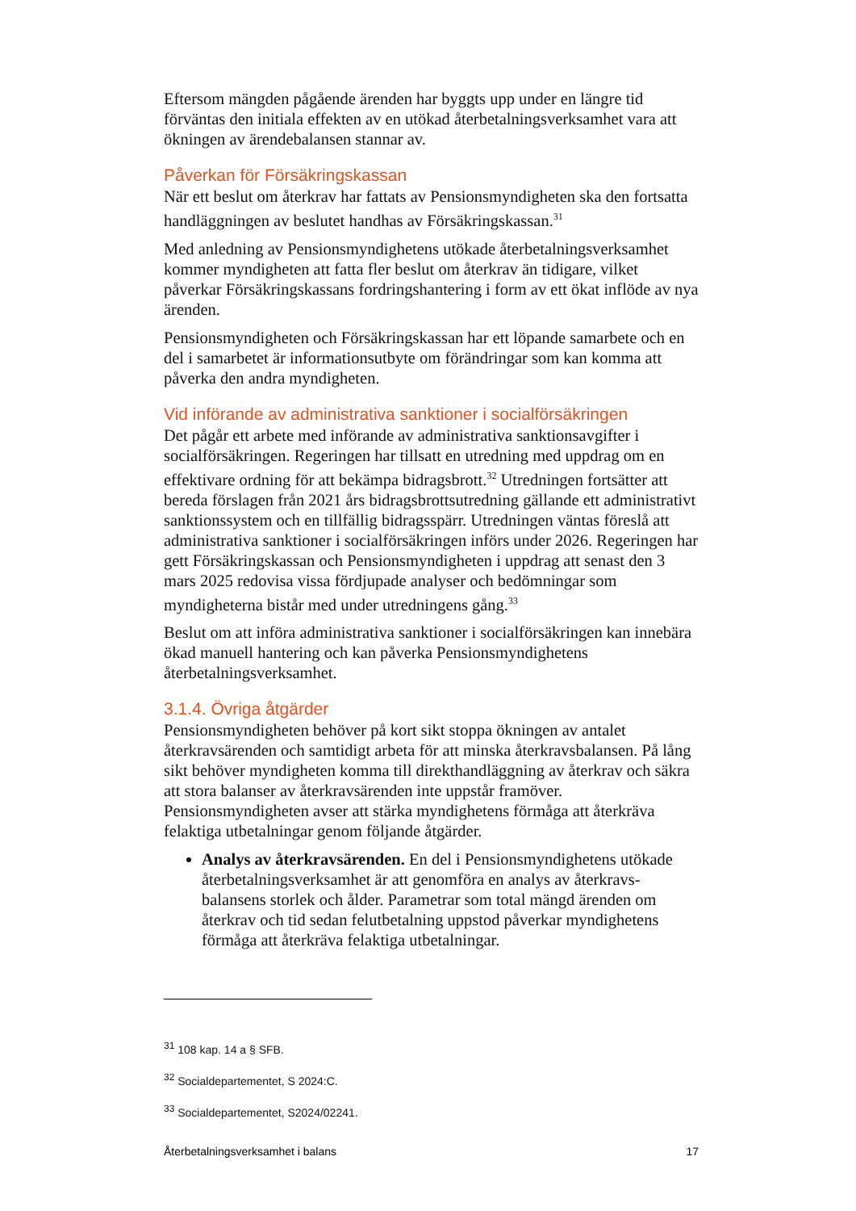Eftersom mängden pågående ärenden har byggts upp under en längre tid förväntas den initiala effekten av en utökad återbetalningsverksamhet vara att ökningen av ärendebalansen stannar av.
Påverkan för Försäkringskassan
När ett beslut om återkrav har fattats av Pensionsmyndigheten ska den fortsatta handläggningen av beslutet handhas av Försäkringskassan.<sup>31</sup>
Med anledning av Pensionsmyndighetens utökade återbetalningsverksamhet kommer myndigheten att fatta fler beslut om återkrav än tidigare, vilket påverkar Försäkringskassans fordringshantering i form av ett ökat inflöde av nya ärenden.
Pensionsmyndigheten och Försäkringskassan har ett löpande samarbete och en del i samarbetet är informationsutbyte om förändringar som kan komma att påverka den andra myndigheten.
Vid införande av administrativa sanktioner i socialförsäkringen
Det pågår ett arbete med införande av administrativa sanktionsavgifter i socialförsäkringen. Regeringen har tillsatt en utredning med uppdrag om en effektivare ordning för att bekämpa bidragsbrott.<sup>32</sup> Utredningen fortsätter att bereda förslagen från 2021 års bidragsbrottsutredning gällande ett administrativt sanktionssystem och en tillfällig bidragsspärr. Utredningen väntas föreslå att administrativa sanktioner i socialförsäkringen införs under 2026. Regeringen har gett Försäkringskassan och Pensionsmyndigheten i uppdrag att senast den 3 mars 2025 redovisa vissa fördjupade analyser och bedömningar som myndigheterna bistår med under utredningens gång.<sup>33</sup>
Beslut om att införa administrativa sanktioner i socialförsäkringen kan innebära ökad manuell hantering och kan påverka Pensionsmyndighetens återbetalningsverksamhet.
3.1.4. Övriga åtgärder
Pensionsmyndigheten behöver på kort sikt stoppa ökningen av antalet återkravsärenden och samtidigt arbeta för att minska återkravsbalansen. På lång sikt behöver myndigheten komma till direkthandläggning av återkrav och säkra att stora balanser av återkravsärenden inte uppstår framöver. Pensionsmyndigheten avser att stärka myndighetens förmåga att återkräva felaktiga utbetalningar genom följande åtgärder.
Analys av återkravsärenden. En del i Pensionsmyndighetens utökade återbetalningsverksamhet är att genomföra en analys av återkravs-balansens storlek och ålder. Parametrar som total mängd ärenden om återkrav och tid sedan felutbetalning uppstod påverkar myndighetens förmåga att återkräva felaktiga utbetalningar.
<sup>31</sup> 108 kap. 14 a § SFB.
<sup>32</sup> Socialdepartementet, S 2024:C.
<sup>33</sup> Socialdepartementet, S2024/02241.
Återbetalningsverksamhet i balans 17